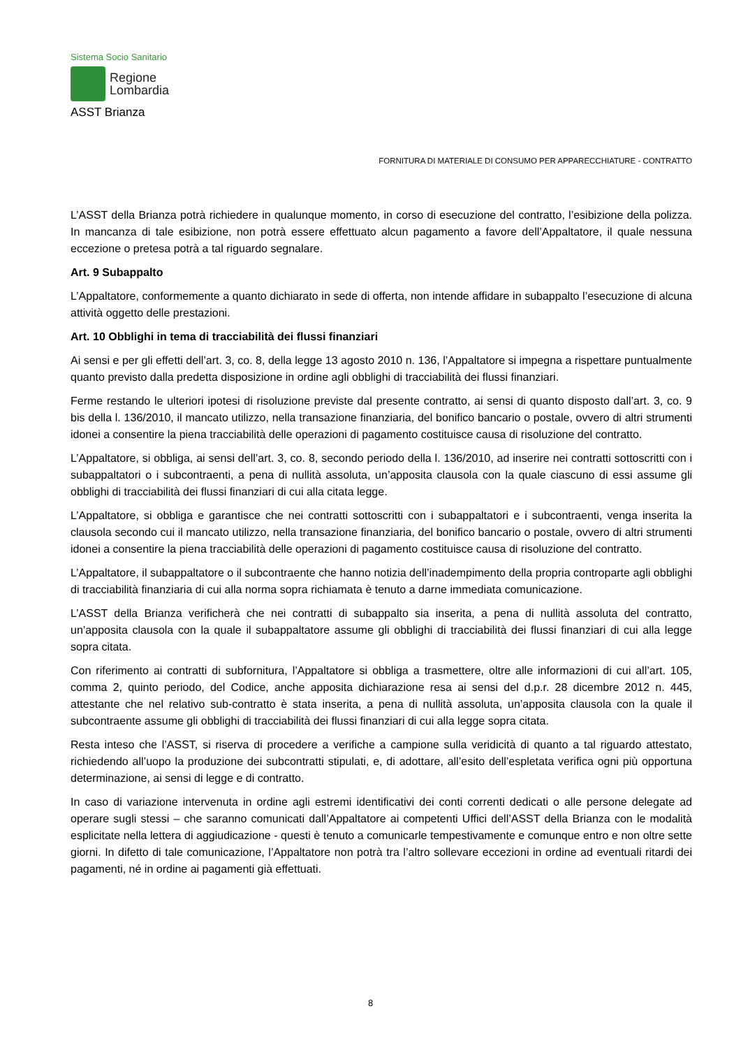Sistema Socio Sanitario
Regione
Lombardia
ASST Brianza
FORNITURA DI MATERIALE DI CONSUMO PER APPARECCHIATURE - CONTRATTO
L’ASST della Brianza potrà richiedere in qualunque momento, in corso di esecuzione del contratto, l’esibizione della polizza. In mancanza di tale esibizione, non potrà essere effettuato alcun pagamento a favore dell’Appaltatore, il quale nessuna eccezione o pretesa potrà a tal riguardo segnalare.
Art. 9 Subappalto
L’Appaltatore, conformemente a quanto dichiarato in sede di offerta, non intende affidare in subappalto l’esecuzione di alcuna attività oggetto delle prestazioni.
Art. 10 Obblighi in tema di tracciabilità dei flussi finanziari
Ai sensi e per gli effetti dell’art. 3, co. 8, della legge 13 agosto 2010 n. 136, l’Appaltatore si impegna a rispettare puntualmente quanto previsto dalla predetta disposizione in ordine agli obblighi di tracciabilità dei flussi finanziari.
Ferme restando le ulteriori ipotesi di risoluzione previste dal presente contratto, ai sensi di quanto disposto dall’art. 3, co. 9 bis della l. 136/2010, il mancato utilizzo, nella transazione finanziaria, del bonifico bancario o postale, ovvero di altri strumenti idonei a consentire la piena tracciabilità delle operazioni di pagamento costituisce causa di risoluzione del contratto.
L’Appaltatore, si obbliga, ai sensi dell’art. 3, co. 8, secondo periodo della l. 136/2010, ad inserire nei contratti sottoscritti con i subappaltatori o i subcontraenti, a pena di nullità assoluta, un’apposita clausola con la quale ciascuno di essi assume gli obblighi di tracciabilità dei flussi finanziari di cui alla citata legge.
L’Appaltatore, si obbliga e garantisce che nei contratti sottoscritti con i subappaltatori e i subcontraenti, venga inserita la clausola secondo cui il mancato utilizzo, nella transazione finanziaria, del bonifico bancario o postale, ovvero di altri strumenti idonei a consentire la piena tracciabilità delle operazioni di pagamento costituisce causa di risoluzione del contratto.
L’Appaltatore, il subappaltatore o il subcontraente che hanno notizia dell’inadempimento della propria controparte agli obblighi di tracciabilità finanziaria di cui alla norma sopra richiamata è tenuto a darne immediata comunicazione.
L’ASST della Brianza verificherà che nei contratti di subappalto sia inserita, a pena di nullità assoluta del contratto, un’apposita clausola con la quale il subappaltatore assume gli obblighi di tracciabilità dei flussi finanziari di cui alla legge sopra citata.
Con riferimento ai contratti di subfornitura, l’Appaltatore si obbliga a trasmettere, oltre alle informazioni di cui all’art. 105, comma 2, quinto periodo, del Codice, anche apposita dichiarazione resa ai sensi del d.p.r. 28 dicembre 2012 n. 445, attestante che nel relativo sub-contratto è stata inserita, a pena di nullità assoluta, un’apposita clausola con la quale il subcontraente assume gli obblighi di tracciabilità dei flussi finanziari di cui alla legge sopra citata.
Resta inteso che l’ASST, si riserva di procedere a verifiche a campione sulla veridicità di quanto a tal riguardo attestato, richiedendo all’uopo la produzione dei subcontratti stipulati, e, di adottare, all’esito dell’espletata verifica ogni più opportuna determinazione, ai sensi di legge e di contratto.
In caso di variazione intervenuta in ordine agli estremi identificativi dei conti correnti dedicati o alle persone delegate ad operare sugli stessi – che saranno comunicati dall’Appaltatore ai competenti Uffici dell’ASST della Brianza con le modalità esplicitate nella lettera di aggiudicazione - questi è tenuto a comunicarle tempestivamente e comunque entro e non oltre sette giorni. In difetto di tale comunicazione, l’Appaltatore non potrà tra l’altro sollevare eccezioni in ordine ad eventuali ritardi dei pagamenti, né in ordine ai pagamenti già effettuati.
8